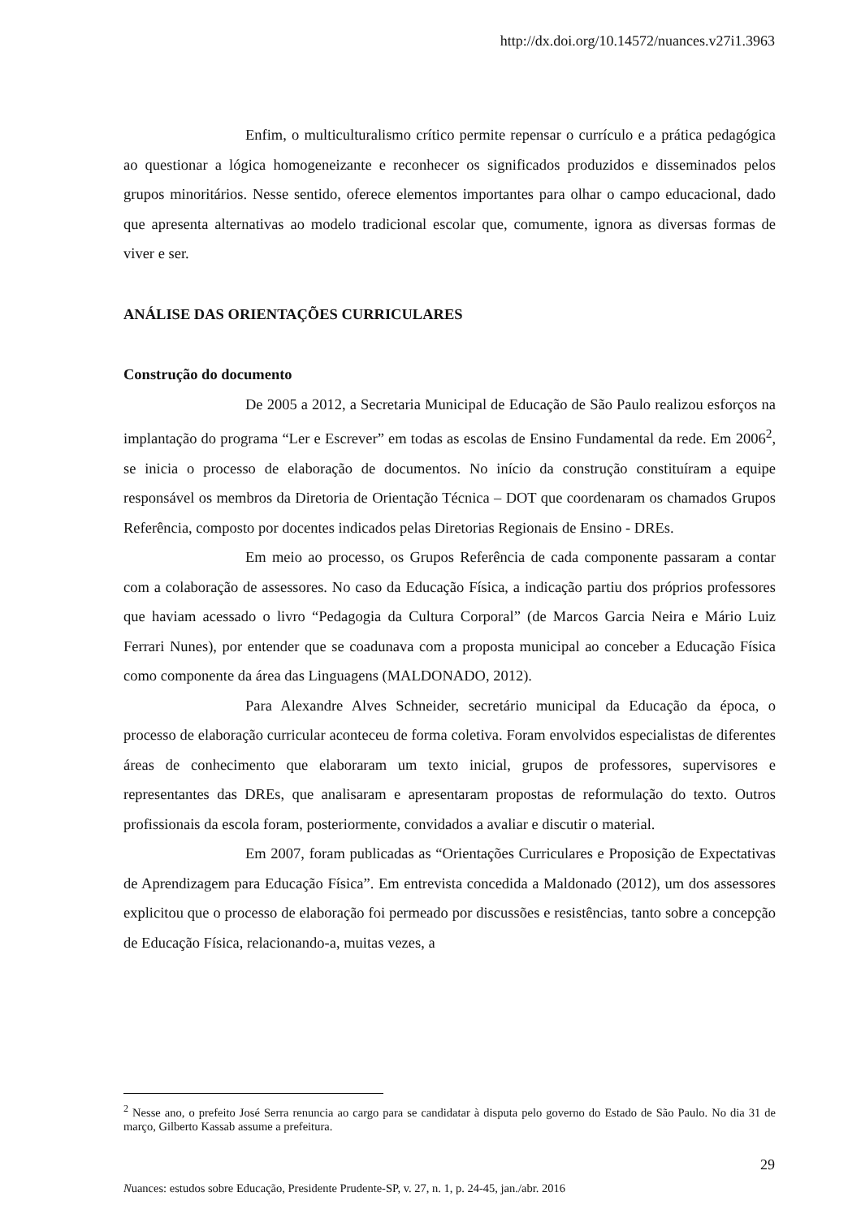http://dx.doi.org/10.14572/nuances.v27i1.3963
Enfim, o multiculturalismo crítico permite repensar o currículo e a prática pedagógica ao questionar a lógica homogeneizante e reconhecer os significados produzidos e disseminados pelos grupos minoritários. Nesse sentido, oferece elementos importantes para olhar o campo educacional, dado que apresenta alternativas ao modelo tradicional escolar que, comumente, ignora as diversas formas de viver e ser.
ANÁLISE DAS ORIENTAÇÕES CURRICULARES
Construção do documento
De 2005 a 2012, a Secretaria Municipal de Educação de São Paulo realizou esforços na implantação do programa “Ler e Escrever” em todas as escolas de Ensino Fundamental da rede. Em 2006<sup>2</sup>, se inicia o processo de elaboração de documentos. No início da construção constituíram a equipe responsável os membros da Diretoria de Orientação Técnica – DOT que coordenaram os chamados Grupos Referência, composto por docentes indicados pelas Diretorias Regionais de Ensino - DREs.
Em meio ao processo, os Grupos Referência de cada componente passaram a contar com a colaboração de assessores. No caso da Educação Física, a indicação partiu dos próprios professores que haviam acessado o livro “Pedagogia da Cultura Corporal” (de Marcos Garcia Neira e Mário Luiz Ferrari Nunes), por entender que se coadunava com a proposta municipal ao conceber a Educação Física como componente da área das Linguagens (MALDONADO, 2012).
Para Alexandre Alves Schneider, secretário municipal da Educação da época, o processo de elaboração curricular aconteceu de forma coletiva. Foram envolvidos especialistas de diferentes áreas de conhecimento que elaboraram um texto inicial, grupos de professores, supervisores e representantes das DREs, que analisaram e apresentaram propostas de reformulação do texto. Outros profissionais da escola foram, posteriormente, convidados a avaliar e discutir o material.
Em 2007, foram publicadas as “Orientações Curriculares e Proposição de Expectativas de Aprendizagem para Educação Física”. Em entrevista concedida a Maldonado (2012), um dos assessores explicitou que o processo de elaboração foi permeado por discussões e resistências, tanto sobre a concepção de Educação Física, relacionando-a, muitas vezes, a
<sup>2</sup> Nesse ano, o prefeito José Serra renuncia ao cargo para se candidatar à disputa pelo governo do Estado de São Paulo. No dia 31 de março, Gilberto Kassab assume a prefeitura.
29
Nuances: estudos sobre Educação, Presidente Prudente-SP, v. 27, n. 1, p. 24-45, jan./abr. 2016